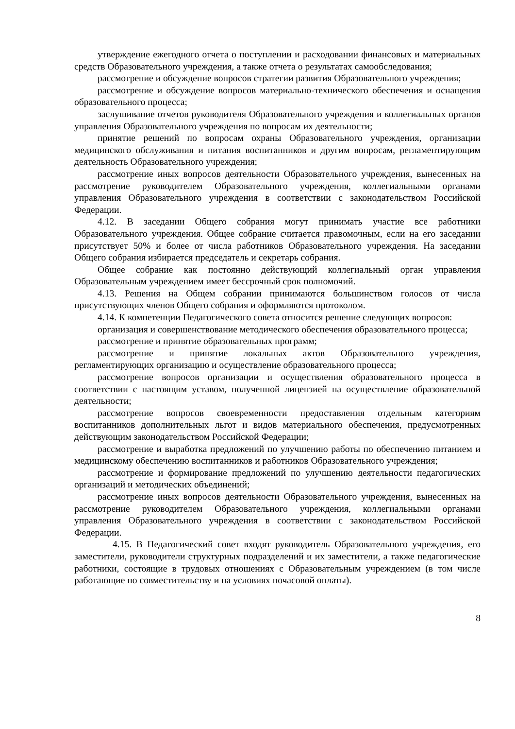утверждение ежегодного отчета о поступлении и расходовании финансовых и материальных средств Образовательного учреждения, а также отчета о результатах самообследования;
рассмотрение и обсуждение вопросов стратегии развития Образовательного учреждения;
рассмотрение и обсуждение вопросов материально-технического обеспечения и оснащения образовательного процесса;
заслушивание отчетов руководителя Образовательного учреждения и коллегиальных органов управления Образовательного учреждения по вопросам их деятельности;
принятие решений по вопросам охраны Образовательного учреждения, организации медицинского обслуживания и питания воспитанников и другим вопросам, регламентирующим деятельность Образовательного учреждения;
рассмотрение иных вопросов деятельности Образовательного учреждения, вынесенных на рассмотрение руководителем Образовательного учреждения, коллегиальными органами управления Образовательного учреждения в соответствии с законодательством Российской Федерации.
4.12. В заседании Общего собрания могут принимать участие все работники Образовательного учреждения. Общее собрание считается правомочным, если на его заседании присутствует 50% и более от числа работников Образовательного учреждения. На заседании Общего собрания избирается председатель и секретарь собрания.
Общее собрание как постоянно действующий коллегиальный орган управления Образовательным учреждением имеет бессрочный срок полномочий.
4.13. Решения на Общем собрании принимаются большинством голосов от числа присутствующих членов Общего собрания и оформляются протоколом.
4.14. К компетенции Педагогического совета относится решение следующих вопросов:
организация и совершенствование методического обеспечения образовательного процесса;
рассмотрение и принятие образовательных программ;
рассмотрение и принятие локальных актов Образовательного учреждения, регламентирующих организацию и осуществление образовательного процесса;
рассмотрение вопросов организации и осуществления образовательного процесса в соответствии с настоящим уставом, полученной лицензией на осуществление образовательной деятельности;
рассмотрение вопросов своевременности предоставления отдельным категориям воспитанников дополнительных льгот и видов материального обеспечения, предусмотренных действующим законодательством Российской Федерации;
рассмотрение и выработка предложений по улучшению работы по обеспечению питанием и медицинскому обеспечению воспитанников и работников Образовательного учреждения;
рассмотрение и формирование предложений по улучшению деятельности педагогических организаций и методических объединений;
рассмотрение иных вопросов деятельности Образовательного учреждения, вынесенных на рассмотрение руководителем Образовательного учреждения, коллегиальными органами управления Образовательного учреждения в соответствии с законодательством Российской Федерации.
4.15. В Педагогический совет входят руководитель Образовательного учреждения, его заместители, руководители структурных подразделений и их заместители, а также педагогические работники, состоящие в трудовых отношениях с Образовательным учреждением (в том числе работающие по совместительству и на условиях почасовой оплаты).
8